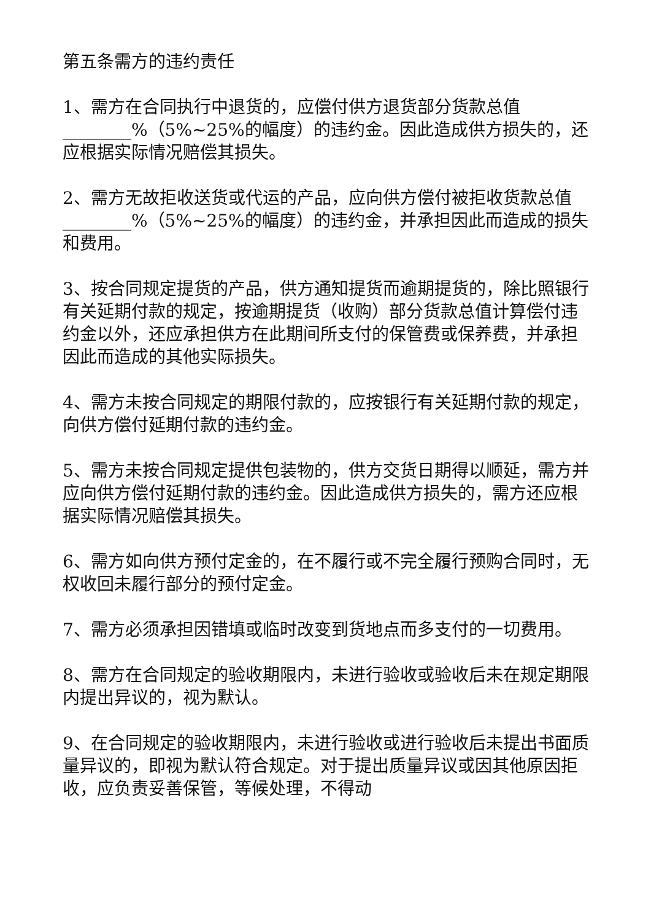第五条需方的违约责任
1、需方在合同执行中退货的，应偿付供方退货部分货款总值________%（5%~25%的幅度）的违约金。因此造成供方损失的，还应根据实际情况赔偿其损失。
2、需方无故拒收送货或代运的产品，应向供方偿付被拒收货款总值________%（5%~25%的幅度）的违约金，并承担因此而造成的损失和费用。
3、按合同规定提货的产品，供方通知提货而逾期提货的，除比照银行有关延期付款的规定，按逾期提货（收购）部分货款总值计算偿付违约金以外，还应承担供方在此期间所支付的保管费或保养费，并承担因此而造成的其他实际损失。
4、需方未按合同规定的期限付款的，应按银行有关延期付款的规定，向供方偿付延期付款的违约金。
5、需方未按合同规定提供包装物的，供方交货日期得以顺延，需方并应向供方偿付延期付款的违约金。因此造成供方损失的，需方还应根据实际情况赔偿其损失。
6、需方如向供方预付定金的，在不履行或不完全履行预购合同时，无权收回未履行部分的预付定金。
7、需方必须承担因错填或临时改变到货地点而多支付的一切费用。
8、需方在合同规定的验收期限内，未进行验收或验收后未在规定期限内提出异议的，视为默认。
9、在合同规定的验收期限内，未进行验收或进行验收后未提出书面质量异议的，即视为默认符合规定。对于提出质量异议或因其他原因拒收，应负责妥善保管，等候处理，不得动